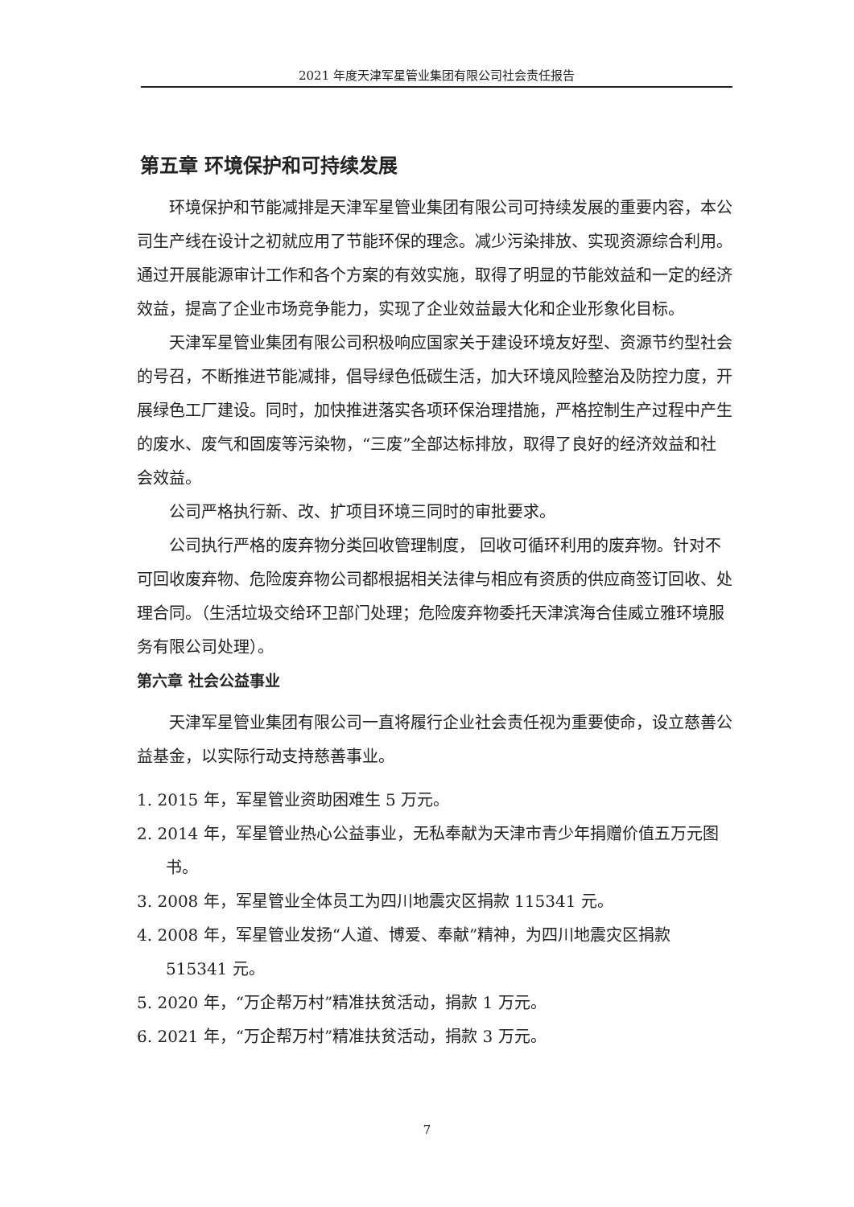2021 年度天津军星管业集团有限公司社会责任报告
第五章 环境保护和可持续发展
环境保护和节能减排是天津军星管业集团有限公司可持续发展的重要内容，本公司生产线在设计之初就应用了节能环保的理念。减少污染排放、实现资源综合利用。通过开展能源审计工作和各个方案的有效实施，取得了明显的节能效益和一定的经济效益，提高了企业市场竞争能力，实现了企业效益最大化和企业形象化目标。
天津军星管业集团有限公司积极响应国家关于建设环境友好型、资源节约型社会的号召，不断推进节能减排，倡导绿色低碳生活，加大环境风险整治及防控力度，开展绿色工厂建设。同时，加快推进落实各项环保治理措施，严格控制生产过程中产生的废水、废气和固废等污染物，“三废”全部达标排放，取得了良好的经济效益和社会效益。
公司严格执行新、改、扩项目环境三同时的审批要求。
公司执行严格的废弃物分类回收管理制度， 回收可循环利用的废弃物。针对不可回收废弃物、危险废弃物公司都根据相关法律与相应有资质的供应商签订回收、处理合同。（生活垃圾交给环卫部门处理；危险废弃物委托天津滨海合佳威立雅环境服务有限公司处理）。
第六章 社会公益事业
天津军星管业集团有限公司一直将履行企业社会责任视为重要使命，设立慈善公益基金，以实际行动支持慈善事业。
1. 2015 年，军星管业资助困难生 5 万元。
2. 2014 年，军星管业热心公益事业，无私奉献为天津市青少年捐赠价值五万元图书。
3. 2008 年，军星管业全体员工为四川地震灾区捐款 115341 元。
4. 2008 年，军星管业发扬“人道、博爱、奉献”精神，为四川地震灾区捐款 515341 元。
5. 2020 年，“万企帮万村”精准扶贫活动，捐款 1 万元。
6. 2021 年，“万企帮万村”精准扶贫活动，捐款 3 万元。
7